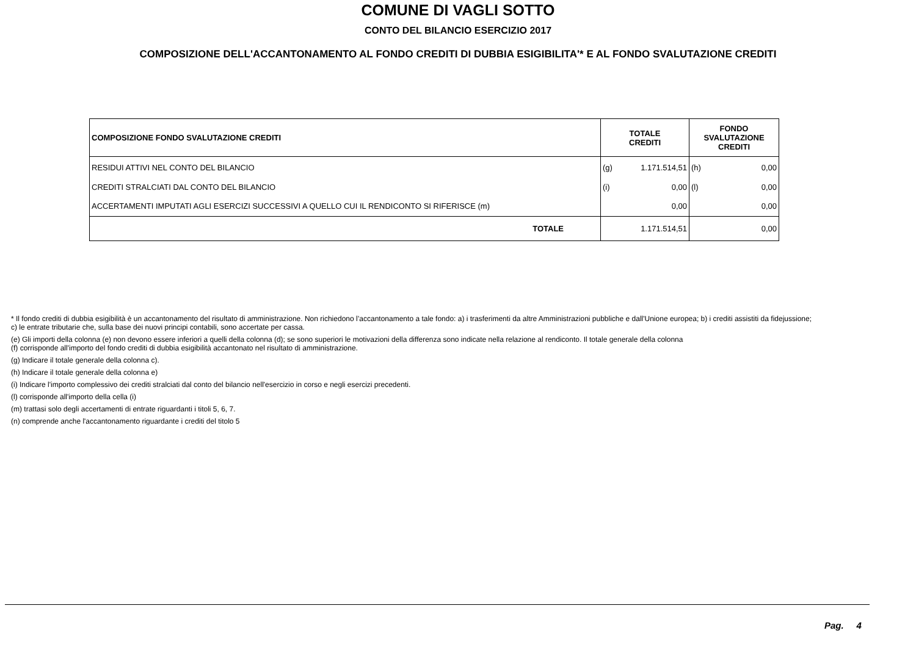COMUNE DI VAGLI SOTTO
CONTO DEL BILANCIO ESERCIZIO 2017
COMPOSIZIONE DELL'ACCANTONAMENTO AL FONDO CREDITI DI DUBBIA ESIGIBILITA'* E AL FONDO SVALUTAZIONE CREDITI
| COMPOSIZIONE FONDO SVALUTAZIONE CREDITI | TOTALE CREDITI | | FONDO SVALUTAZIONE CREDITI | |
| --- | --- | --- | --- | --- |
| RESIDUI ATTIVI NEL CONTO DEL BILANCIO | (g) | 1.171.514,51 | (h) | 0,00 |
| CREDITI STRALCIATI DAL CONTO DEL BILANCIO | (i) | 0,00 | (l) | 0,00 |
| ACCERTAMENTI IMPUTATI AGLI ESERCIZI SUCCESSIVI A QUELLO CUI IL RENDICONTO SI RIFERISCE (m) | | 0,00 | | 0,00 |
| TOTALE | | 1.171.514,51 | | 0,00 |
* Il fondo crediti di dubbia esigibilità è un accantonamento del risultato di amministrazione. Non richiedono l’accantonamento a tale fondo: a) i trasferimenti da altre Amministrazioni pubbliche e dall'Unione europea; b) i crediti assistiti da fidejussione; c) le entrate tributarie che, sulla base dei nuovi principi contabili, sono accertate per cassa.
(e) Gli importi della colonna (e) non devono essere inferiori a quelli della colonna (d); se sono superiori le motivazioni della differenza sono indicate nella relazione al rendiconto. Il totale generale della colonna
(f) corrisponde all'importo del fondo crediti di dubbia esigibilità accantonato nel risultato di amministrazione.
(g) Indicare il totale generale della colonna c).
(h) Indicare il totale generale della colonna e)
(i) Indicare l'importo complessivo dei crediti stralciati dal conto del bilancio nell'esercizio in corso e negli esercizi precedenti.
(l) corrisponde all'importo della cella (i)
(m) trattasi solo degli accertamenti di entrate riguardanti i titoli 5, 6, 7.
(n) comprende anche l'accantonamento riguardante i crediti del titolo 5
Pag. 4